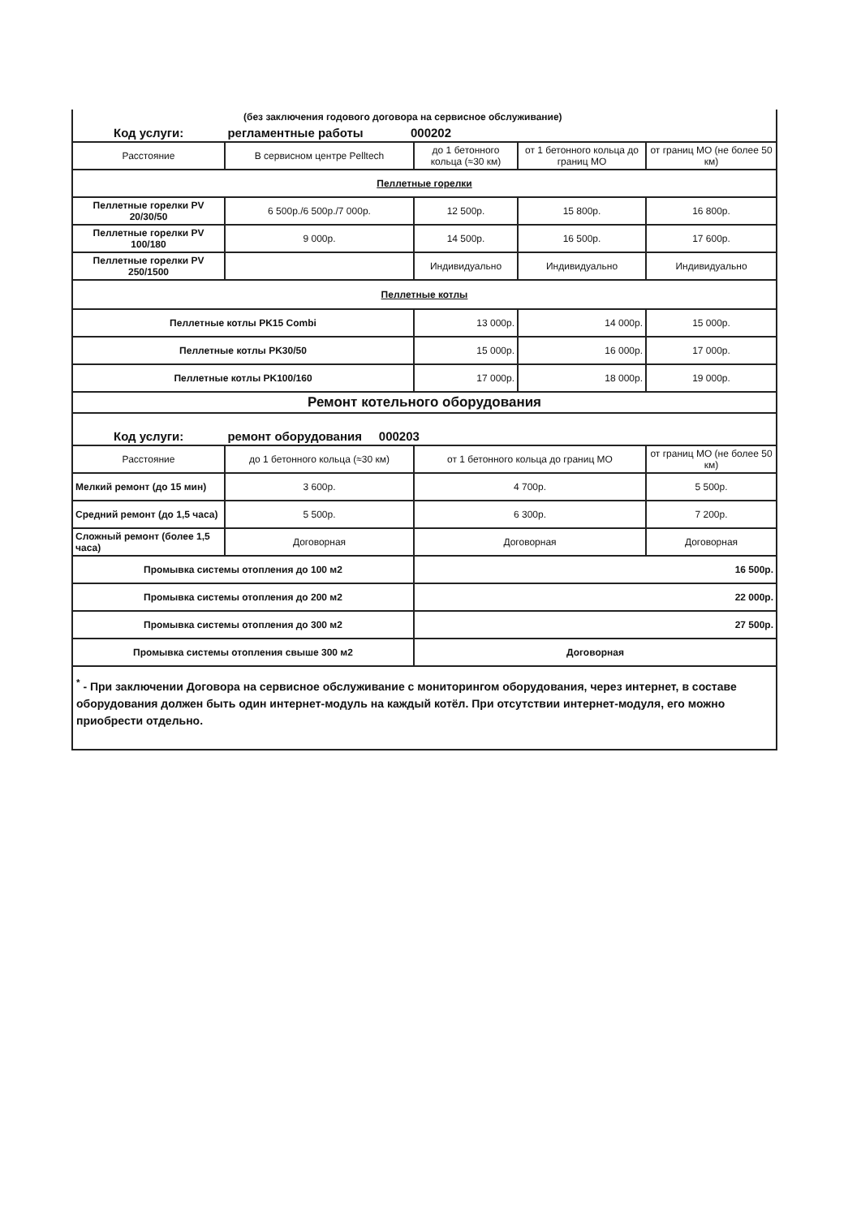| (без заключения годового договора на сервисное обслуживание) | | | | |
| Код услуги: регламентные работы 000202 | | | | |
| Расстояние | В сервисном центре Pelltech | до 1 бетонного кольца (≈30 км) | от 1 бетонного кольца до границ МО | от границ МО (не более 50 км) |
| Пеллетные горелки | | | | |
| Пеллетные горелки PV 20/30/50 | 6 500р./6 500р./7 000р. | 12 500р. | 15 800р. | 16 800р. |
| Пеллетные горелки PV 100/180 | 9 000р. | 14 500р. | 16 500р. | 17 600р. |
| Пеллетные горелки PV 250/1500 | | Индивидуально | Индивидуально | Индивидуально |
| Пеллетные котлы | | | | |
| Пеллетные котлы PK15 Combi | | 13 000р. | 14 000р. | 15 000р. |
| Пеллетные котлы PK30/50 | | 15 000р. | 16 000р. | 17 000р. |
| Пеллетные котлы PK100/160 | | 17 000р. | 18 000р. | 19 000р. |
| Ремонт котельного оборудования | | | | |
| Код услуги: ремонт оборудования 000203 | | | | |
| Расстояние | до 1 бетонного кольца (≈30 км) | от 1 бетонного кольца до границ МО | | от границ МО (не более 50 км) |
| Мелкий ремонт (до 15 мин) | 3 600р. | 4 700р. | | 5 500р. |
| Средний ремонт (до 1,5 часа) | 5 500р. | 6 300р. | | 7 200р. |
| Сложный ремонт (более 1,5 часа) | Договорная | Договорная | | Договорная |
| Промывка системы отопления до 100 м2 | | 16 500р. | | |
| Промывка системы отопления до 200 м2 | | 22 000р. | | |
| Промывка системы отопления до 300 м2 | | 27 500р. | | |
| Промывка системы отопления свыше 300 м2 | | Договорная | | |
<sup>*</sup> - При заключении Договора на сервисное обслуживание с мониторингом оборудования, через интернет, в составе оборудования должен быть один интернет-модуль на каждый котёл. При отсутствии интернет-модуля, его можно приобрести отдельно.